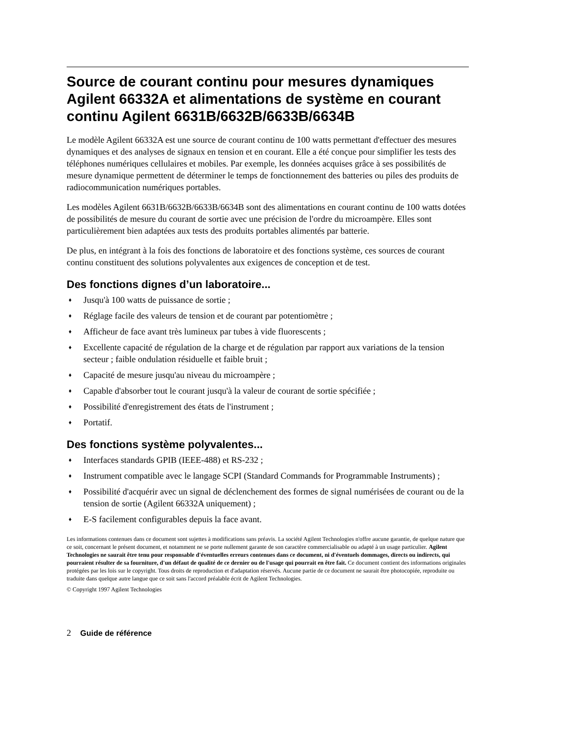Source de courant continu pour mesures dynamiques Agilent 66332A et alimentations de système en courant continu Agilent 6631B/6632B/6633B/6634B
Le modèle Agilent 66332A est une source de courant continu de 100 watts permettant d'effectuer des mesures dynamiques et des analyses de signaux en tension et en courant. Elle a été conçue pour simplifier les tests des téléphones numériques cellulaires et mobiles. Par exemple, les données acquises grâce à ses possibilités de mesure dynamique permettent de déterminer le temps de fonctionnement des batteries ou piles des produits de radiocommunication numériques portables.
Les modèles Agilent 6631B/6632B/6633B/6634B sont des alimentations en courant continu de 100 watts dotées de possibilités de mesure du courant de sortie avec une précision de l'ordre du microampère. Elles sont particulièrement bien adaptées aux tests des produits portables alimentés par batterie.
De plus, en intégrant à la fois des fonctions de laboratoire et des fonctions système, ces sources de courant continu constituent des solutions polyvalentes aux exigences de conception et de test.
Des fonctions dignes d’un laboratoire...
♦ Jusqu'à 100 watts de puissance de sortie ;
♦ Réglage facile des valeurs de tension et de courant par potentiomètre ;
♦ Afficheur de face avant très lumineux par tubes à vide fluorescents ;
♦ Excellente capacité de régulation de la charge et de régulation par rapport aux variations de la tension secteur ; faible ondulation résiduelle et faible bruit ;
♦ Capacité de mesure jusqu'au niveau du microampère ;
♦ Capable d'absorber tout le courant jusqu'à la valeur de courant de sortie spécifiée ;
♦ Possibilité d'enregistrement des états de l'instrument ;
♦ Portatif.
Des fonctions système polyvalentes...
♦ Interfaces standards GPIB (IEEE-488) et RS-232 ;
♦ Instrument compatible avec le langage SCPI (Standard Commands for Programmable Instruments) ;
♦ Possibilité d'acquérir avec un signal de déclenchement des formes de signal numérisées de courant ou de la tension de sortie (Agilent 66332A uniquement) ;
♦ E-S facilement configurables depuis la face avant.
Les informations contenues dans ce document sont sujettes à modifications sans préavis. La société Agilent Technologies n'offre aucune garantie, de quelque nature que ce soit, concernant le présent document, et notamment ne se porte nullement garante de son caractère commercialisable ou adapté à un usage particulier. Agilent Technologies ne saurait être tenu pour responsable d'éventuelles erreurs contenues dans ce document, ni d'éventuels dommages, directs ou indirects, qui pourraient résulter de sa fourniture, d'un défaut de qualité de ce dernier ou de l'usage qui pourrait en être fait. Ce document contient des informations originales protégées par les lois sur le copyright. Tous droits de reproduction et d'adaptation réservés. Aucune partie de ce document ne saurait être photocopiée, reproduite ou traduite dans quelque autre langue que ce soit sans l'accord préalable écrit de Agilent Technologies.
© Copyright 1997 Agilent Technologies
2 Guide de référence